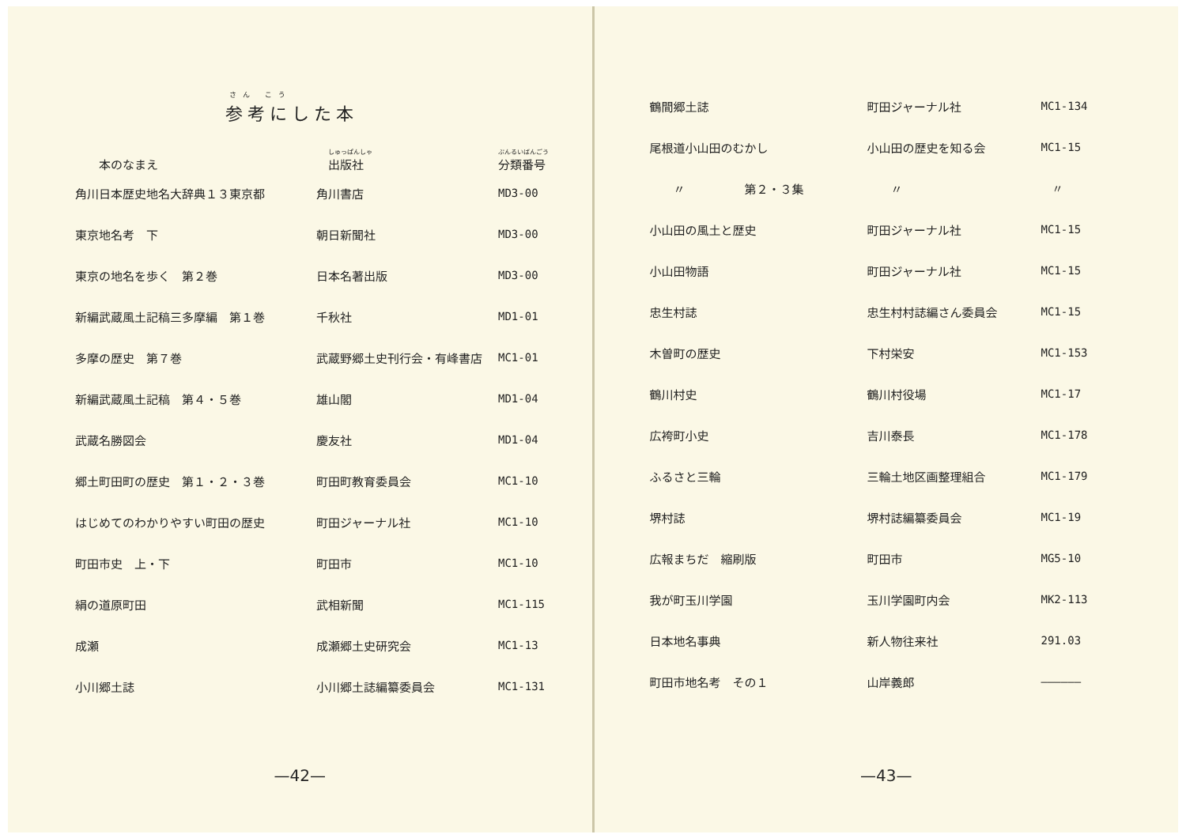さん こう
参考にした本
| 本のなまえ | しゅっぱんしゃ 出版社 | ぶんるいばんごう 分類番号 |
| --- | --- | --- |
| 角川日本歴史地名大辞典１３東京都 | 角川書店 | MD3-00 |
| 東京地名考 下 | 朝日新聞社 | MD3-00 |
| 東京の地名を歩く 第２巻 | 日本名著出版 | MD3-00 |
| 新編武蔵風土記稿三多摩編 第１巻 | 千秋社 | MD1-01 |
| 多摩の歴史 第７巻 | 武蔵野郷土史刊行会・有峰書店 | MC1-01 |
| 新編武蔵風土記稿 第４・５巻 | 雄山閣 | MD1-04 |
| 武蔵名勝図会 | 慶友社 | MD1-04 |
| 郷土町田町の歴史 第１・２・３巻 | 町田町教育委員会 | MC1-10 |
| はじめてのわかりやすい町田の歴史 | 町田ジャーナル社 | MC1-10 |
| 町田市史 上・下 | 町田市 | MC1-10 |
| 絹の道原町田 | 武相新聞 | MC1-115 |
| 成瀬 | 成瀬郷土史研究会 | MC1-13 |
| 小川郷土誌 | 小川郷土誌編纂委員会 | MC1-131 |
—42—
| 鶴間郷土誌 | 町田ジャーナル社 | MC1-134 |
| 尾根道小山田のむかし | 小山田の歴史を知る会 | MC1-15 |
| 〃 第２・３集 | 〃 | 〃 |
| 小山田の風土と歴史 | 町田ジャーナル社 | MC1-15 |
| 小山田物語 | 町田ジャーナル社 | MC1-15 |
| 忠生村誌 | 忠生村村誌編さん委員会 | MC1-15 |
| 木曽町の歴史 | 下村栄安 | MC1-153 |
| 鶴川村史 | 鶴川村役場 | MC1-17 |
| 広袴町小史 | 吉川泰長 | MC1-178 |
| ふるさと三輪 | 三輪土地区画整理組合 | MC1-179 |
| 堺村誌 | 堺村誌編纂委員会 | MC1-19 |
| 広報まちだ 縮刷版 | 町田市 | MG5-10 |
| 我が町玉川学園 | 玉川学園町内会 | MK2-113 |
| 日本地名事典 | 新人物往来社 | 291.03 |
| 町田市地名考 その１ | 山岸義郎 | —————— |
—43—